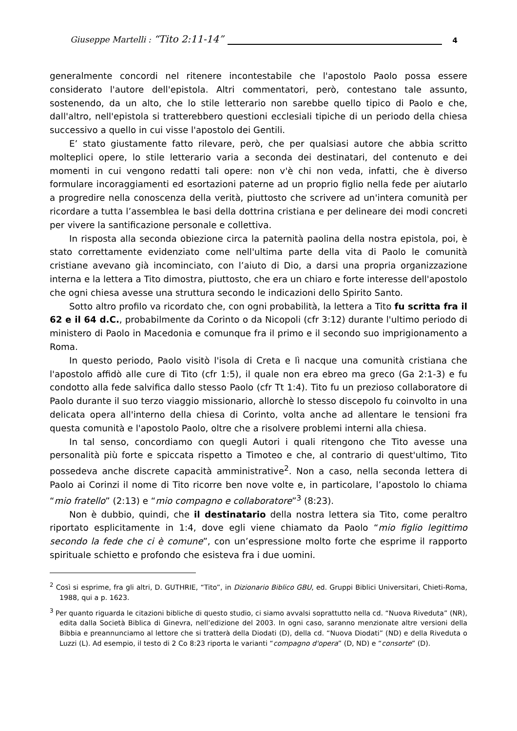Giuseppe Martelli : “Tito 2:11-14” 4
generalmente concordi nel ritenere incontestabile che l'apostolo Paolo possa essere considerato l'autore dell'epistola. Altri commentatori, però, contestano tale assunto, sostenendo, da un alto, che lo stile letterario non sarebbe quello tipico di Paolo e che, dall'altro, nell'epistola si tratterebbero questioni ecclesiali tipiche di un periodo della chiesa successivo a quello in cui visse l'apostolo dei Gentili.
E’ stato giustamente fatto rilevare, però, che per qualsiasi autore che abbia scritto molteplici opere, lo stile letterario varia a seconda dei destinatari, del contenuto e dei momenti in cui vengono redatti tali opere: non v'è chi non veda, infatti, che è diverso formulare incoraggiamenti ed esortazioni paterne ad un proprio figlio nella fede per aiutarlo a progredire nella conoscenza della verità, piuttosto che scrivere ad un'intera comunità per ricordare a tutta l’assemblea le basi della dottrina cristiana e per delineare dei modi concreti per vivere la santificazione personale e collettiva.
In risposta alla seconda obiezione circa la paternità paolina della nostra epistola, poi, è stato correttamente evidenziato come nell'ultima parte della vita di Paolo le comunità cristiane avevano già incominciato, con l’aiuto di Dio, a darsi una propria organizzazione interna e la lettera a Tito dimostra, piuttosto, che era un chiaro e forte interesse dell'apostolo che ogni chiesa avesse una struttura secondo le indicazioni dello Spirito Santo.
Sotto altro profilo va ricordato che, con ogni probabilità, la lettera a Tito fu scritta fra il 62 e il 64 d.C., probabilmente da Corinto o da Nicopoli (cfr 3:12) durante l'ultimo periodo di ministero di Paolo in Macedonia e comunque fra il primo e il secondo suo imprigionamento a Roma.
In questo periodo, Paolo visitò l'isola di Creta e lì nacque una comunità cristiana che l'apostolo affidò alle cure di Tito (cfr 1:5), il quale non era ebreo ma greco (Ga 2:1-3) e fu condotto alla fede salvifica dallo stesso Paolo (cfr Tt 1:4). Tito fu un prezioso collaboratore di Paolo durante il suo terzo viaggio missionario, allorchè lo stesso discepolo fu coinvolto in una delicata opera all'interno della chiesa di Corinto, volta anche ad allentare le tensioni fra questa comunità e l'apostolo Paolo, oltre che a risolvere problemi interni alla chiesa.
In tal senso, concordiamo con quegli Autori i quali ritengono che Tito avesse una personalità più forte e spiccata rispetto a Timoteo e che, al contrario di quest'ultimo, Tito possedeva anche discrete capacità amministrative<sup>2</sup>. Non a caso, nella seconda lettera di Paolo ai Corinzi il nome di Tito ricorre ben nove volte e, in particolare, l’apostolo lo chiama “mio fratello” (2:13) e “mio compagno e collaboratore”<sup>3</sup> (8:23).
Non è dubbio, quindi, che il destinatario della nostra lettera sia Tito, come peraltro riportato esplicitamente in 1:4, dove egli viene chiamato da Paolo “mio figlio legittimo secondo la fede che ci è comune”, con un’espressione molto forte che esprime il rapporto spirituale schietto e profondo che esisteva fra i due uomini.
<sup>2</sup> Così si esprime, fra gli altri, D. GUTHRIE, “Tito”, in Dizionario Biblico GBU, ed. Gruppi Biblici Universitari, Chieti-Roma, 1988, qui a p. 1623.
<sup>3</sup> Per quanto riguarda le citazioni bibliche di questo studio, ci siamo avvalsi soprattutto nella cd. “Nuova Riveduta” (NR), edita dalla Società Biblica di Ginevra, nell’edizione del 2003. In ogni caso, saranno menzionate altre versioni della Bibbia e preannunciamo al lettore che si tratterà della Diodati (D), della cd. “Nuova Diodati” (ND) e della Riveduta o Luzzi (L). Ad esempio, il testo di 2 Co 8:23 riporta le varianti “compagno d'opera” (D, ND) e “consorte” (D).